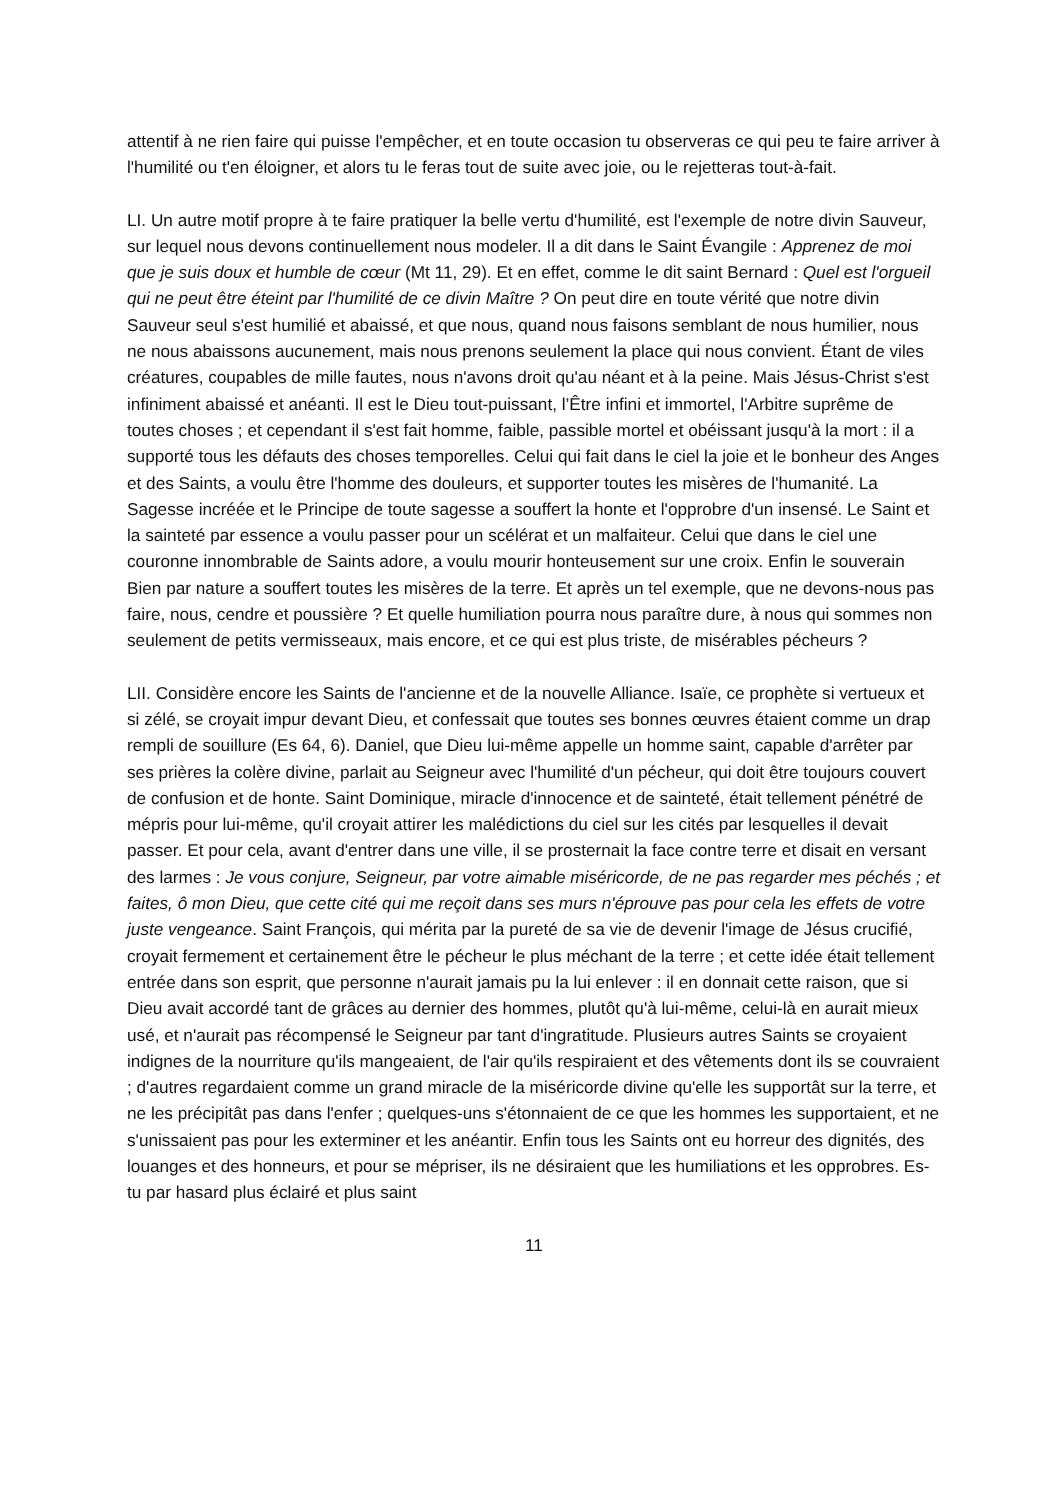attentif à ne rien faire qui puisse l'empêcher, et en toute occasion tu observeras ce qui peu te faire arriver à l'humilité ou t'en éloigner, et alors tu le feras tout de suite avec joie, ou le rejetteras tout-à-fait.
LI. Un autre motif propre à te faire pratiquer la belle vertu d'humilité, est l'exemple de notre divin Sauveur, sur lequel nous devons continuellement nous modeler. Il a dit dans le Saint Évangile : Apprenez de moi que je suis doux et humble de cœur (Mt 11, 29). Et en effet, comme le dit saint Bernard : Quel est l'orgueil qui ne peut être éteint par l'humilité de ce divin Maître ? On peut dire en toute vérité que notre divin Sauveur seul s'est humilié et abaissé, et que nous, quand nous faisons semblant de nous humilier, nous ne nous abaissons aucunement, mais nous prenons seulement la place qui nous convient. Étant de viles créatures, coupables de mille fautes, nous n'avons droit qu'au néant et à la peine. Mais Jésus-Christ s'est infiniment abaissé et anéanti. Il est le Dieu tout-puissant, l’Être infini et immortel, l'Arbitre suprême de toutes choses ; et cependant il s'est fait homme, faible, passible mortel et obéissant jusqu'à la mort : il a supporté tous les défauts des choses temporelles. Celui qui fait dans le ciel la joie et le bonheur des Anges et des Saints, a voulu être l'homme des douleurs, et supporter toutes les misères de l'humanité. La Sagesse incréée et le Principe de toute sagesse a souffert la honte et l'opprobre d'un insensé. Le Saint et la sainteté par essence a voulu passer pour un scélérat et un malfaiteur. Celui que dans le ciel une couronne innombrable de Saints adore, a voulu mourir honteusement sur une croix. Enfin le souverain Bien par nature a souffert toutes les misères de la terre. Et après un tel exemple, que ne devons-nous pas faire, nous, cendre et poussière ? Et quelle humiliation pourra nous paraître dure, à nous qui sommes non seulement de petits vermisseaux, mais encore, et ce qui est plus triste, de misérables pécheurs ?
LII. Considère encore les Saints de l'ancienne et de la nouvelle Alliance. Isaïe, ce prophète si vertueux et si zélé, se croyait impur devant Dieu, et confessait que toutes ses bonnes œuvres étaient comme un drap rempli de souillure (Es 64, 6). Daniel, que Dieu lui-même appelle un homme saint, capable d'arrêter par ses prières la colère divine, parlait au Seigneur avec l'humilité d'un pécheur, qui doit être toujours couvert de confusion et de honte. Saint Dominique, miracle d'innocence et de sainteté, était tellement pénétré de mépris pour lui-même, qu'il croyait attirer les malédictions du ciel sur les cités par lesquelles il devait passer. Et pour cela, avant d'entrer dans une ville, il se prosternait la face contre terre et disait en versant des larmes : Je vous conjure, Seigneur, par votre aimable miséricorde, de ne pas regarder mes péchés ; et faites, ô mon Dieu, que cette cité qui me reçoit dans ses murs n'éprouve pas pour cela les effets de votre juste vengeance. Saint François, qui mérita par la pureté de sa vie de devenir l'image de Jésus crucifié, croyait fermement et certainement être le pécheur le plus méchant de la terre ; et cette idée était tellement entrée dans son esprit, que personne n'aurait jamais pu la lui enlever : il en donnait cette raison, que si Dieu avait accordé tant de grâces au dernier des hommes, plutôt qu'à lui-même, celui-là en aurait mieux usé, et n'aurait pas récompensé le Seigneur par tant d'ingratitude. Plusieurs autres Saints se croyaient indignes de la nourriture qu'ils mangeaient, de l'air qu'ils respiraient et des vêtements dont ils se couvraient ; d'autres regardaient comme un grand miracle de la miséricorde divine qu'elle les supportât sur la terre, et ne les précipitât pas dans l'enfer ; quelques-uns s'étonnaient de ce que les hommes les supportaient, et ne s'unissaient pas pour les exterminer et les anéantir. Enfin tous les Saints ont eu horreur des dignités, des louanges et des honneurs, et pour se mépriser, ils ne désiraient que les humiliations et les opprobres. Es-tu par hasard plus éclairé et plus saint
11